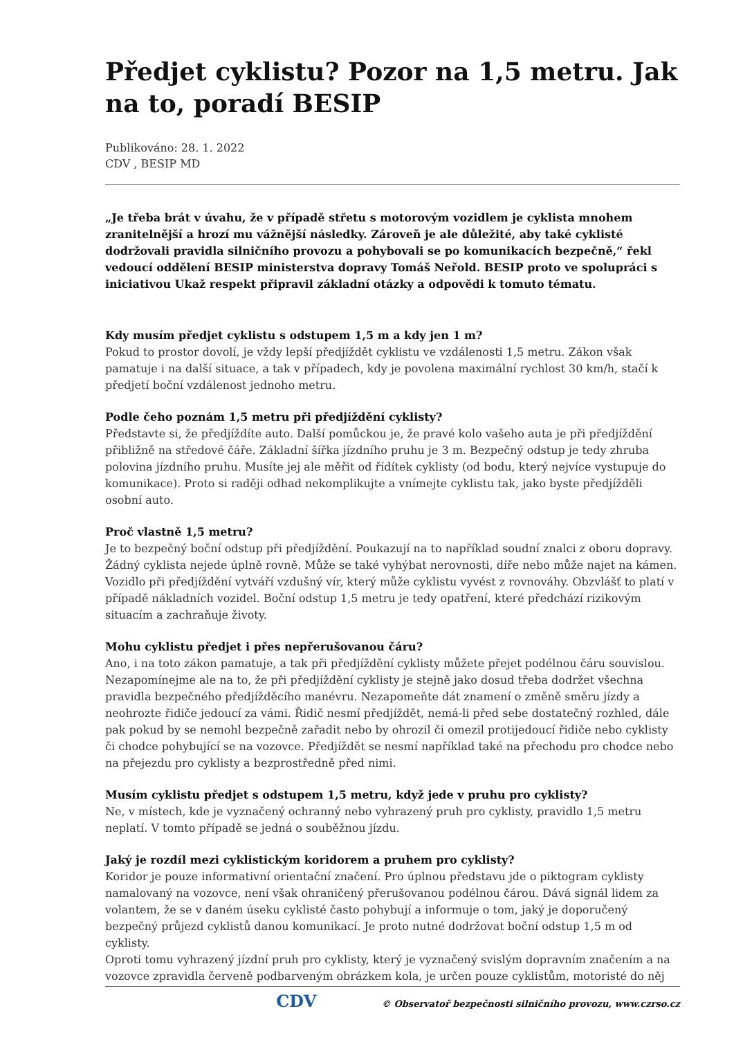Předjet cyklistu? Pozor na 1,5 metru. Jak na to, poradí BESIP
Publikováno: 28. 1. 2022
CDV , BESIP MD
„Je třeba brát v úvahu, že v případě střetu s motorovým vozidlem je cyklista mnohem zranitelnější a hrozí mu vážnější následky. Zároveň je ale důležité, aby také cyklisté dodržovali pravidla silničního provozu a pohybovali se po komunikacích bezpečně,“ řekl vedoucí oddělení BESIP ministerstva dopravy Tomáš Neřold. BESIP proto ve spolupráci s iniciativou Ukaž respekt připravil základní otázky a odpovědi k tomuto tématu.
Kdy musím předjet cyklistu s odstupem 1,5 m a kdy jen 1 m?
Pokud to prostor dovolí, je vždy lepší předjíždět cyklistu ve vzdálenosti 1,5 metru. Zákon však pamatuje i na další situace, a tak v případech, kdy je povolena maximální rychlost 30 km/h, stačí k předjetí boční vzdálenost jednoho metru.
Podle čeho poznám 1,5 metru při předjíždění cyklisty?
Představte si, že předjíždíte auto. Další pomůckou je, že pravé kolo vašeho auta je při předjíždění přibližně na středové čáře. Základní šířka jízdního pruhu je 3 m. Bezpečný odstup je tedy zhruba polovina jízdního pruhu. Musíte jej ale měřit od řídítek cyklisty (od bodu, který nejvíce vystupuje do komunikace). Proto si raději odhad nekomplikujte a vnímejte cyklistu tak, jako byste předjížděli osobní auto.
Proč vlastně 1,5 metru?
Je to bezpečný boční odstup při předjíždění. Poukazují na to například soudní znalci z oboru dopravy. Žádný cyklista nejede úplně rovně. Může se také vyhýbat nerovnosti, díře nebo může najet na kámen. Vozidlo při předjíždění vytváří vzdušný vír, který může cyklistu vyvést z rovnováhy. Obzvlášť to platí v případě nákladních vozidel. Boční odstup 1,5 metru je tedy opatření, které předchází rizikovým situacím a zachraňuje životy.
Mohu cyklistu předjet i přes nepřerušovanou čáru?
Ano, i na toto zákon pamatuje, a tak při předjíždění cyklisty můžete přejet podélnou čáru souvislou. Nezapomínejme ale na to, že při předjíždění cyklisty je stejně jako dosud třeba dodržet všechna pravidla bezpečného předjížděcího manévru. Nezapomeňte dát znamení o změně směru jízdy a neohrozte řidiče jedoucí za vámi. Řidič nesmí předjíždět, nemá-li před sebe dostatečný rozhled, dále pak pokud by se nemohl bezpečně zařadit nebo by ohrozil či omezil protijedoucí řidiče nebo cyklisty či chodce pohybující se na vozovce. Předjíždět se nesmí například také na přechodu pro chodce nebo na přejezdu pro cyklisty a bezprostředně před nimi.
Musím cyklistu předjet s odstupem 1,5 metru, když jede v pruhu pro cyklisty?
Ne, v místech, kde je vyznačený ochranný nebo vyhrazený pruh pro cyklisty, pravidlo 1,5 metru neplatí. V tomto případě se jedná o souběžnou jízdu.
Jaký je rozdíl mezi cyklistickým koridorem a pruhem pro cyklisty?
Koridor je pouze informativní orientační značení. Pro úplnou představu jde o piktogram cyklisty namalovaný na vozovce, není však ohraničený přerušovanou podélnou čárou. Dává signál lidem za volantem, že se v daném úseku cyklisté často pohybují a informuje o tom, jaký je doporučený bezpečný průjezd cyklistů danou komunikací. Je proto nutné dodržovat boční odstup 1,5 m od cyklisty.
Oproti tomu vyhrazený jízdní pruh pro cyklisty, který je vyznačený svislým dopravním značením a na vozovce zpravidla červeně podbarveným obrázkem kola, je určen pouze cyklistům, motoristé do něj
CDV © Observatoř bezpečnosti silničního provozu, www.czrso.cz